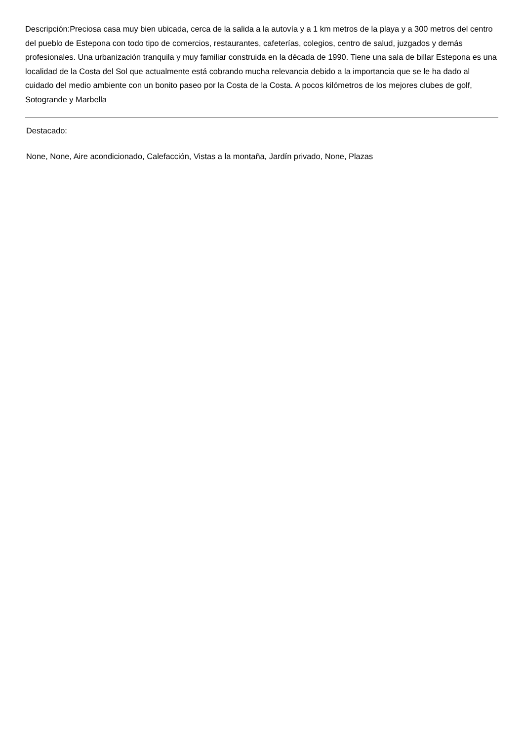Descripción:Preciosa casa muy bien ubicada, cerca de la salida a la autovía y a 1 km metros de la playa y a 300 metros del centro del pueblo de Estepona con todo tipo de comercios, restaurantes, cafeterías, colegios, centro de salud, juzgados y demás profesionales. Una urbanización tranquila y muy familiar construida en la década de 1990. Tiene una sala de billar Estepona es una localidad de la Costa del Sol que actualmente está cobrando mucha relevancia debido a la importancia que se le ha dado al cuidado del medio ambiente con un bonito paseo por la Costa de la Costa. A pocos kilómetros de los mejores clubes de golf, Sotogrande y Marbella
Destacado:
None, None, Aire acondicionado, Calefacción, Vistas a la montaña, Jardín privado, None, Plazas